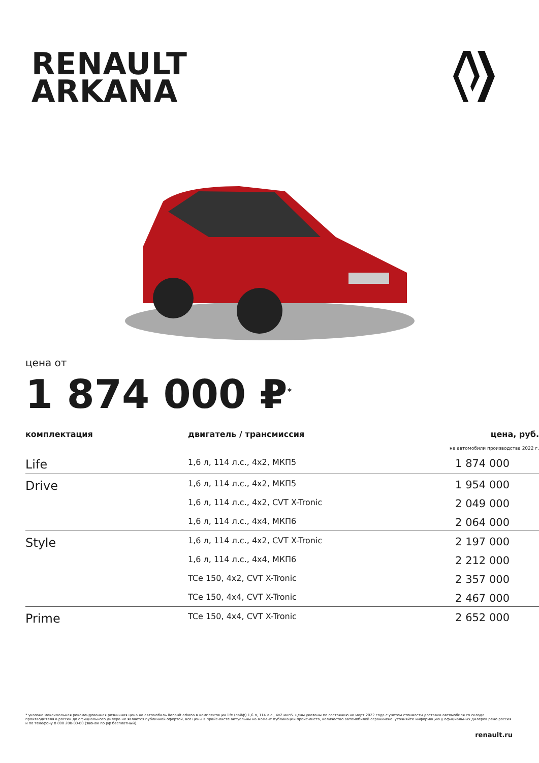RENAULT
ARKANA
цена от
1 874 000 ₽<sup>*</sup>
| комплектация | двигатель / трансмиссия | цена, руб. |
| --- | --- | --- |
| | | на автомобили производства 2022 г. |
| Life | 1,6 л, 114 л.с., 4x2, МКП5 | 1 874 000 |
| Drive | 1,6 л, 114 л.с., 4x2, МКП5 | 1 954 000 |
| | 1,6 л, 114 л.с., 4x2, CVT X-Tronic | 2 049 000 |
| | 1,6 л, 114 л.с., 4x4, МКП6 | 2 064 000 |
| Style | 1,6 л, 114 л.с., 4x2, CVT X-Tronic | 2 197 000 |
| | 1,6 л, 114 л.с., 4x4, МКП6 | 2 212 000 |
| | TCe 150, 4x2, CVT X-Tronic | 2 357 000 |
| | TCe 150, 4x4, CVT X-Tronic | 2 467 000 |
| Prime | TCe 150, 4x4, CVT X-Tronic | 2 652 000 |
* указана максимальная рекомендованная розничная цена на автомобиль Renault arkana в комплектации life (лайф) 1,6 л, 114 л.с., 4x2 мкп5. цены указаны по состоянию на март 2022 года с учетом стоимости доставки автомобиля со склада производителя в россии до официального дилера не является публичной офертой, все цены в прайс-листе актуальны на момент публикации прайс-листа, количество автомобилей ограничено. уточняйте информацию у официальных дилеров рено россия и по телефону 8 800 200-80-80 (звонок по рф бесплатный).
renault.ru